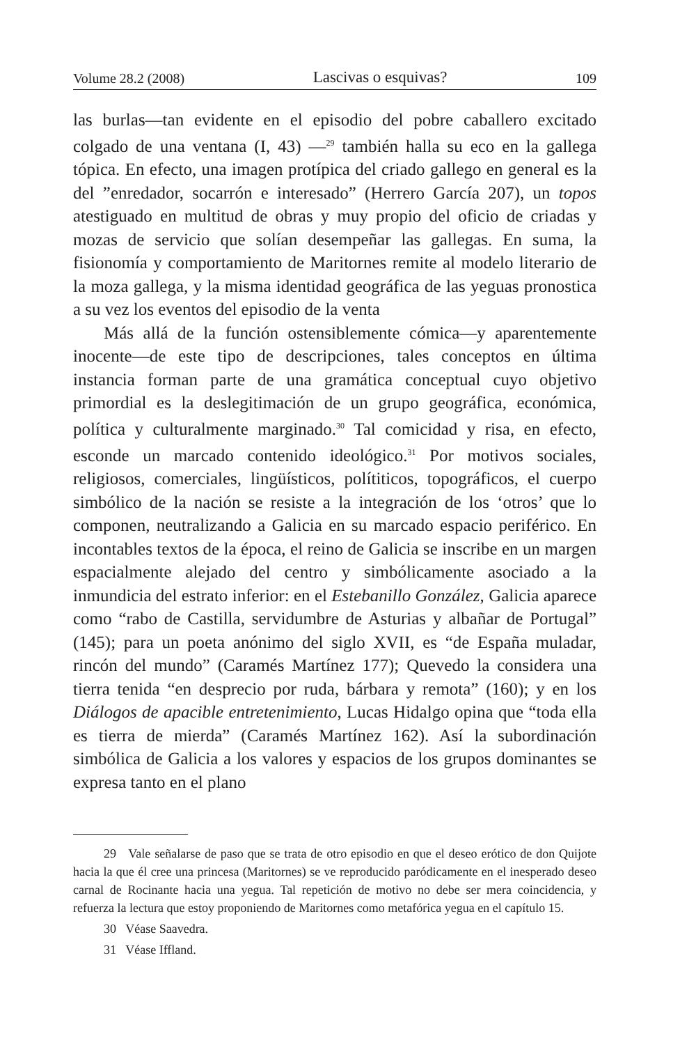Volume 28.2 (2008) Lascivas o esquivas? 109
las burlas—tan evidente en el episodio del pobre caballero excitado colgado de una ventana (I, 43) —<sup>29</sup> también halla su eco en la gallega tópica. En efecto, una imagen protípica del criado gallego en general es la del ”enredador, socarrón e interesado” (Herrero García 207), un topos atestiguado en multitud de obras y muy propio del oficio de criadas y mozas de servicio que solían desempeñar las gallegas. En suma, la fisionomía y comportamiento de Maritornes remite al modelo literario de la moza gallega, y la misma identidad geográfica de las yeguas pronostica a su vez los eventos del episodio de la venta
Más allá de la función ostensiblemente cómica—y aparentemente inocente—de este tipo de descripciones, tales conceptos en última instancia forman parte de una gramática conceptual cuyo objetivo primordial es la deslegitimación de un grupo geográfica, económica, política y culturalmente marginado.<sup>30</sup> Tal comicidad y risa, en efecto, esconde un marcado contenido ideológico.<sup>31</sup> Por motivos sociales, religiosos, comerciales, lingüísticos, polítiticos, topográficos, el cuerpo simbólico de la nación se resiste a la integración de los ‘otros’ que lo componen, neutralizando a Galicia en su marcado espacio periférico. En incontables textos de la época, el reino de Galicia se inscribe en un margen espacialmente alejado del centro y simbólicamente asociado a la inmundicia del estrato inferior: en el Estebanillo González, Galicia aparece como “rabo de Castilla, servidumbre de Asturias y albañar de Portugal” (145); para un poeta anónimo del siglo XVII, es “de España muladar, rincón del mundo” (Caramés Martínez 177); Quevedo la considera una tierra tenida “en desprecio por ruda, bárbara y remota” (160); y en los Diálogos de apacible entretenimiento, Lucas Hidalgo opina que “toda ella es tierra de mierda” (Caramés Martínez 162). Así la subordinación simbólica de Galicia a los valores y espacios de los grupos dominantes se expresa tanto en el plano
29 Vale señalarse de paso que se trata de otro episodio en que el deseo erótico de don Quijote hacia la que él cree una princesa (Maritornes) se ve reproducido paródicamente en el inesperado deseo carnal de Rocinante hacia una yegua. Tal repetición de motivo no debe ser mera coincidencia, y refuerza la lectura que estoy proponiendo de Maritornes como metafórica yegua en el capítulo 15.
30 Véase Saavedra.
31 Véase Iffland.